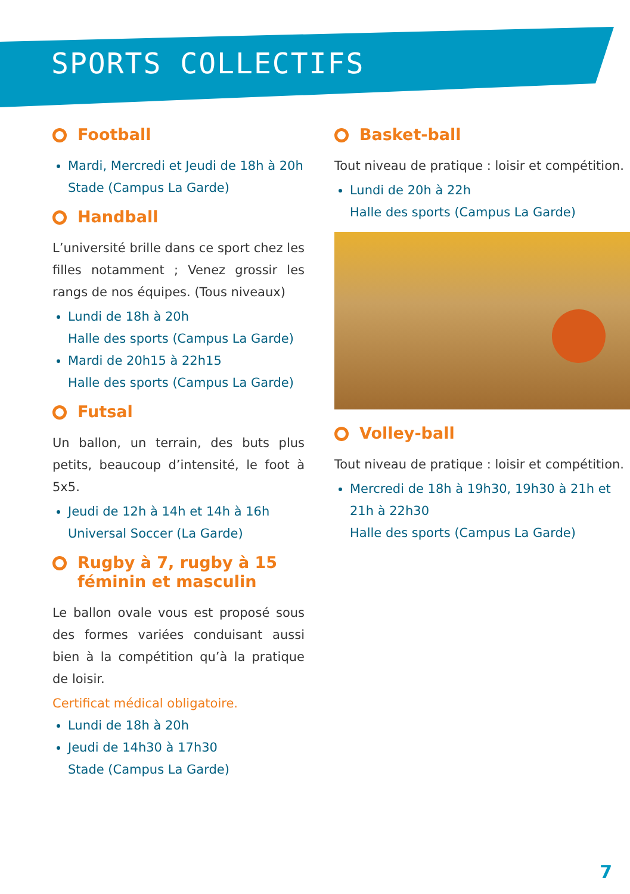SPORTS COLLECTIFS
Football
Mardi, Mercredi et Jeudi de 18h à 20h
Stade (Campus La Garde)
Handball
L’université brille dans ce sport chez les filles notamment ; Venez grossir les rangs de nos équipes. (Tous niveaux)
Lundi de 18h à 20h
Halle des sports (Campus La Garde)
Mardi de 20h15 à 22h15
Halle des sports (Campus La Garde)
Futsal
Un ballon, un terrain, des buts plus petits, beaucoup d’intensité, le foot à 5x5.
Jeudi de 12h à 14h et 14h à 16h
Universal Soccer (La Garde)
Rugby à 7, rugby à 15
féminin et masculin
Le ballon ovale vous est proposé sous des formes variées conduisant aussi bien à la compétition qu’à la pratique de loisir.
Certificat médical obligatoire.
Lundi de 18h à 20h
Jeudi de 14h30 à 17h30
Stade (Campus La Garde)
Basket-ball
Tout niveau de pratique : loisir et compétition.
Lundi de 20h à 22h
Halle des sports (Campus La Garde)
Volley-ball
Tout niveau de pratique : loisir et compétition.
Mercredi de 18h à 19h30, 19h30 à 21h et 21h à 22h30
Halle des sports (Campus La Garde)
7